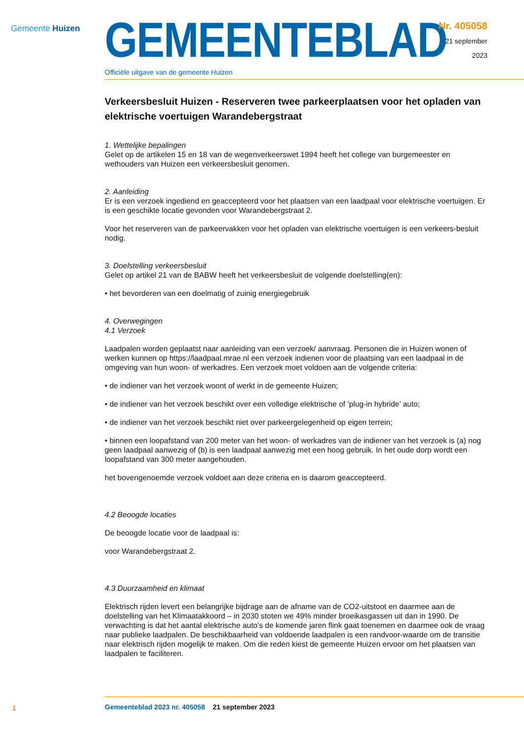Gemeente Huizen
GEMEENTEBLAD
Officiële uitgave van de gemeente Huizen
Nr. 405058
21 september
2023
Verkeersbesluit Huizen - Reserveren twee parkeerplaatsen voor het opladen van elektrische voertuigen Warandebergstraat
1. Wettelijke bepalingen
Gelet op de artikelen 15 en 18 van de wegenverkeerswet 1994 heeft het college van burgemeester en wethouders van Huizen een verkeersbesluit genomen.
2. Aanleiding
Er is een verzoek ingediend en geaccepteerd voor het plaatsen van een laadpaal voor elektrische voertuigen. Er is een geschikte locatie gevonden voor Warandebergstraat 2.
Voor het reserveren van de parkeervakken voor het opladen van elektrische voertuigen is een verkeers-besluit nodig.
3. Doelstelling verkeersbesluit
Gelet op artikel 21 van de BABW heeft het verkeersbesluit de volgende doelstelling(en):
• het bevorderen van een doelmatig of zuinig energiegebruik
4. Overwegingen
4.1 Verzoek
Laadpalen worden geplaatst naar aanleiding van een verzoek/ aanvraag. Personen die in Huizen wonen of werken kunnen op https://laadpaal.mrae.nl een verzoek indienen voor de plaatsing van een laadpaal in de omgeving van hun woon- of werkadres. Een verzoek moet voldoen aan de volgende criteria:
• de indiener van het verzoek woont of werkt in de gemeente Huizen;
• de indiener van het verzoek beschikt over een volledige elektrische of ‘plug-in hybride’ auto;
• de indiener van het verzoek beschikt niet over parkeergelegenheid op eigen terrein;
• binnen een loopafstand van 200 meter van het woon- of werkadres van de indiener van het verzoek is (a) nog geen laadpaal aanwezig of (b) is een laadpaal aanwezig met een hoog gebruik. In het oude dorp wordt een loopafstand van 300 meter aangehouden.
het bovengenoemde verzoek voldoet aan deze criteria en is daarom geaccepteerd.
4.2 Beoogde locaties
De beoogde locatie voor de laadpaal is:
voor Warandebergstraat 2.
4.3 Duurzaamheid en klimaat
Elektrisch rijden levert een belangrijke bijdrage aan de afname van de CO2-uitstoot en daarmee aan de doelstelling van het Klimaatakkoord – in 2030 stoten we 49% minder broeikasgassen uit dan in 1990. De verwachting is dat het aantal elektrische auto’s de komende jaren flink gaat toenemen en daarmee ook de vraag naar publieke laadpalen. De beschikbaarheid van voldoende laadpalen is een randvoor-waarde om de transitie naar elektrisch rijden mogelijk te maken. Om die reden kiest de gemeente Huizen ervoor om het plaatsen van laadpalen te faciliteren.
1
Gemeenteblad 2023 nr. 405058 21 september 2023